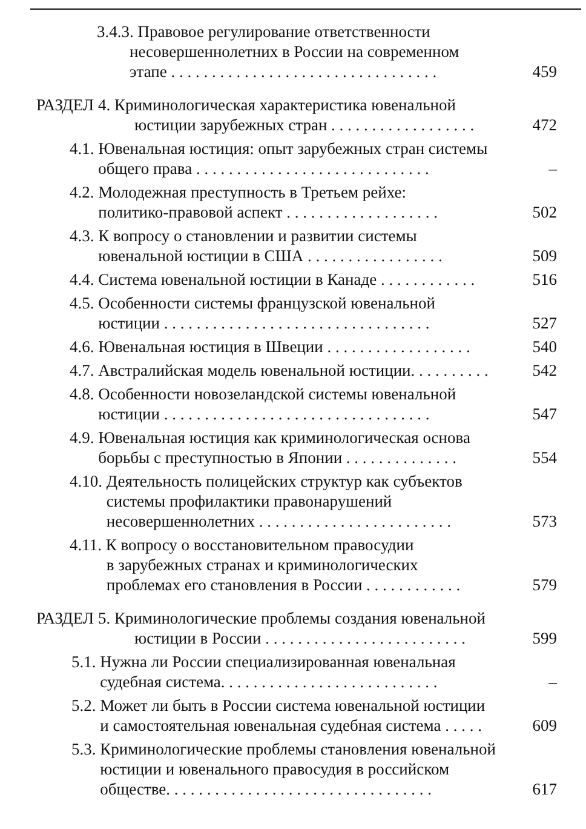3.4.3. Правовое регулирование ответственности
несовершеннолетних в России на современном
этапе . . . . . . . . . . . . . . . . . . . . . . . . . . . . . . . . .
459
РАЗДЕЛ 4. Криминологическая характеристика ювенальной
юстиции зарубежных стран . . . . . . . . . . . . . . . . . .
472
4.1. Ювенальная юстиция: опыт зарубежных стран системы
общего права . . . . . . . . . . . . . . . . . . . . . . . . . . . . .
–
4.2. Молодежная преступность в Третьем рейхе:
политико-правовой аспект . . . . . . . . . . . . . . . . . . .
502
4.3. К вопросу о становлении и развитии системы
ювенальной юстиции в США . . . . . . . . . . . . . . . . .
509
4.4. Система ювенальной юстиции в Канаде . . . . . . . . . . . .
516
4.5. Особенности системы французской ювенальной
юстиции . . . . . . . . . . . . . . . . . . . . . . . . . . . . . . . . .
527
4.6. Ювенальная юстиция в Швеции . . . . . . . . . . . . . . . . . .
540
4.7. Австралийская модель ювенальной юстиции. . . . . . . . . .
542
4.8. Особенности новозеландской системы ювенальной
юстиции . . . . . . . . . . . . . . . . . . . . . . . . . . . . . . . . .
547
4.9. Ювенальная юстиция как криминологическая основа
борьбы с преступностью в Японии . . . . . . . . . . . . . .
554
4.10. Деятельность полицейских структур как субъектов
системы профилактики правонарушений
несовершеннолетних . . . . . . . . . . . . . . . . . . . . . . . .
573
4.11. К вопросу о восстановительном правосудии
в зарубежных странах и криминологических
проблемах его становления в России . . . . . . . . . . . .
579
РАЗДЕЛ 5. Криминологические проблемы создания ювенальной
юстиции в России . . . . . . . . . . . . . . . . . . . . . . . . .
599
5.1. Нужна ли России специализированная ювенальная
судебная система. . . . . . . . . . . . . . . . . . . . . . . . . . .
–
5.2. Может ли быть в России система ювенальной юстиции
и самостоятельная ювенальная судебная система . . . . .
609
5.3. Криминологические проблемы становления ювенальной
юстиции и ювенального правосудия в российском
обществе. . . . . . . . . . . . . . . . . . . . . . . . . . . . . . . . .
617